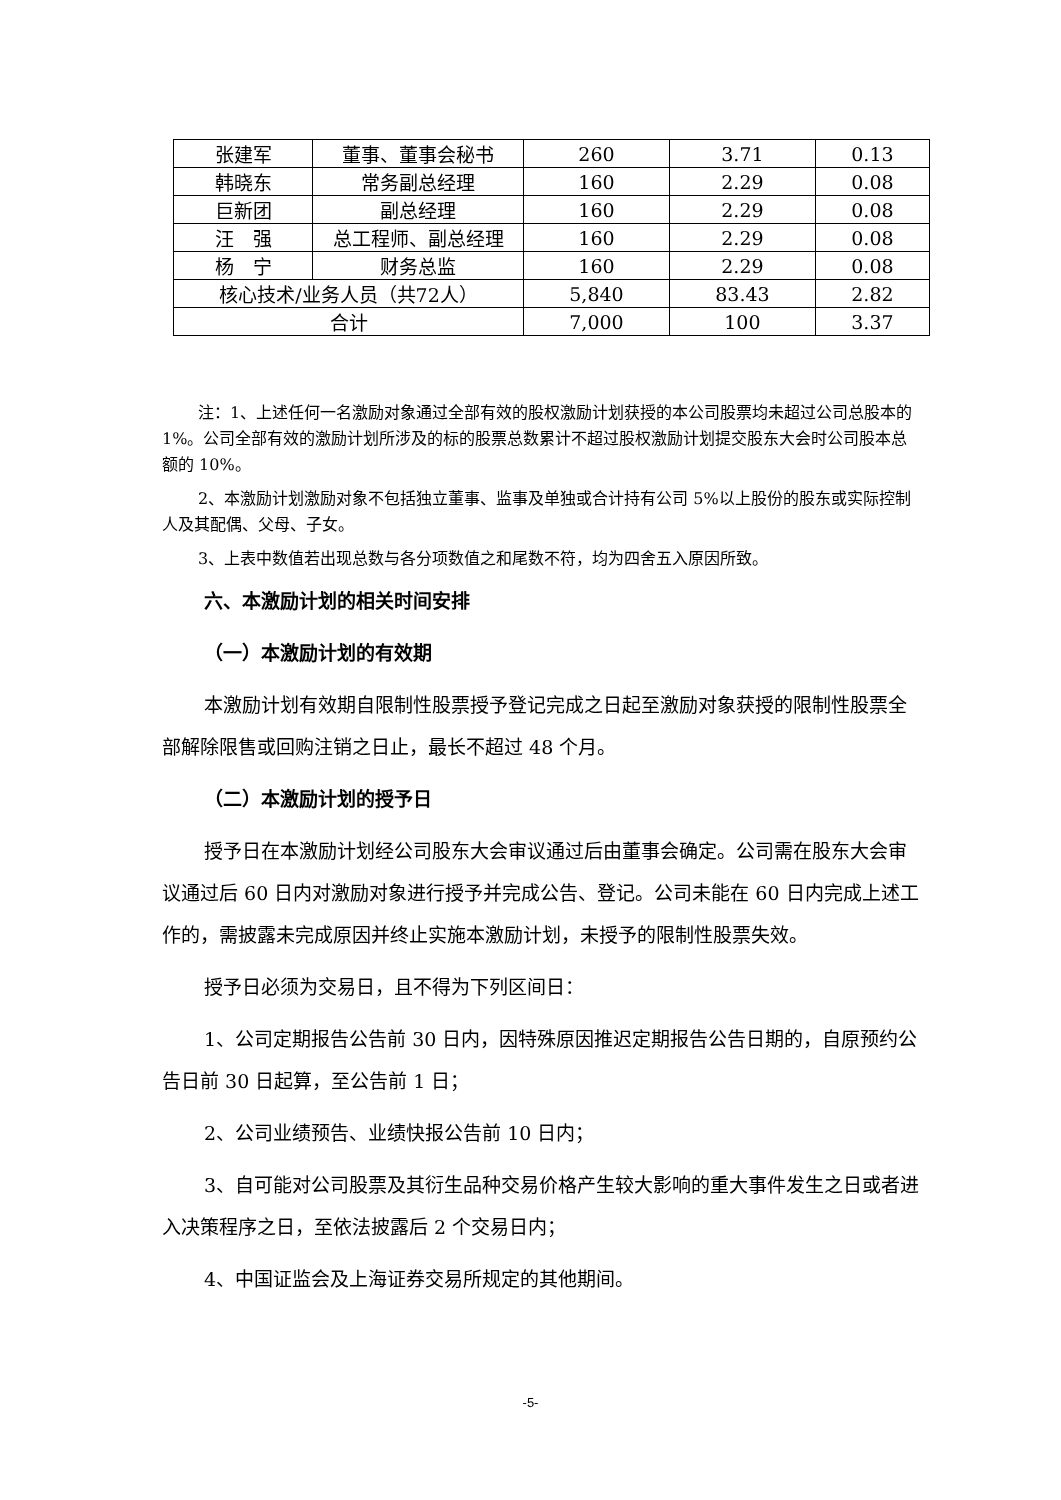| 张建军 | 董事、董事会秘书 | 260 | 3.71 | 0.13 |
| 韩晓东 | 常务副总经理 | 160 | 2.29 | 0.08 |
| 巨新团 | 副总经理 | 160 | 2.29 | 0.08 |
| 汪 强 | 总工程师、副总经理 | 160 | 2.29 | 0.08 |
| 杨 宁 | 财务总监 | 160 | 2.29 | 0.08 |
| 核心技术/业务人员（共72人） | | 5,840 | 83.43 | 2.82 |
| 合计 | | 7,000 | 100 | 3.37 |
注：1、上述任何一名激励对象通过全部有效的股权激励计划获授的本公司股票均未超过公司总股本的 1%。公司全部有效的激励计划所涉及的标的股票总数累计不超过股权激励计划提交股东大会时公司股本总额的 10%。
2、本激励计划激励对象不包括独立董事、监事及单独或合计持有公司 5%以上股份的股东或实际控制人及其配偶、父母、子女。
3、上表中数值若出现总数与各分项数值之和尾数不符，均为四舍五入原因所致。
六、本激励计划的相关时间安排
（一）本激励计划的有效期
本激励计划有效期自限制性股票授予登记完成之日起至激励对象获授的限制性股票全部解除限售或回购注销之日止，最长不超过 48 个月。
（二）本激励计划的授予日
授予日在本激励计划经公司股东大会审议通过后由董事会确定。公司需在股东大会审议通过后 60 日内对激励对象进行授予并完成公告、登记。公司未能在 60 日内完成上述工作的，需披露未完成原因并终止实施本激励计划，未授予的限制性股票失效。
授予日必须为交易日，且不得为下列区间日：
1、公司定期报告公告前 30 日内，因特殊原因推迟定期报告公告日期的，自原预约公告日前 30 日起算，至公告前 1 日；
2、公司业绩预告、业绩快报公告前 10 日内；
3、自可能对公司股票及其衍生品种交易价格产生较大影响的重大事件发生之日或者进入决策程序之日，至依法披露后 2 个交易日内；
4、中国证监会及上海证券交易所规定的其他期间。
-5-